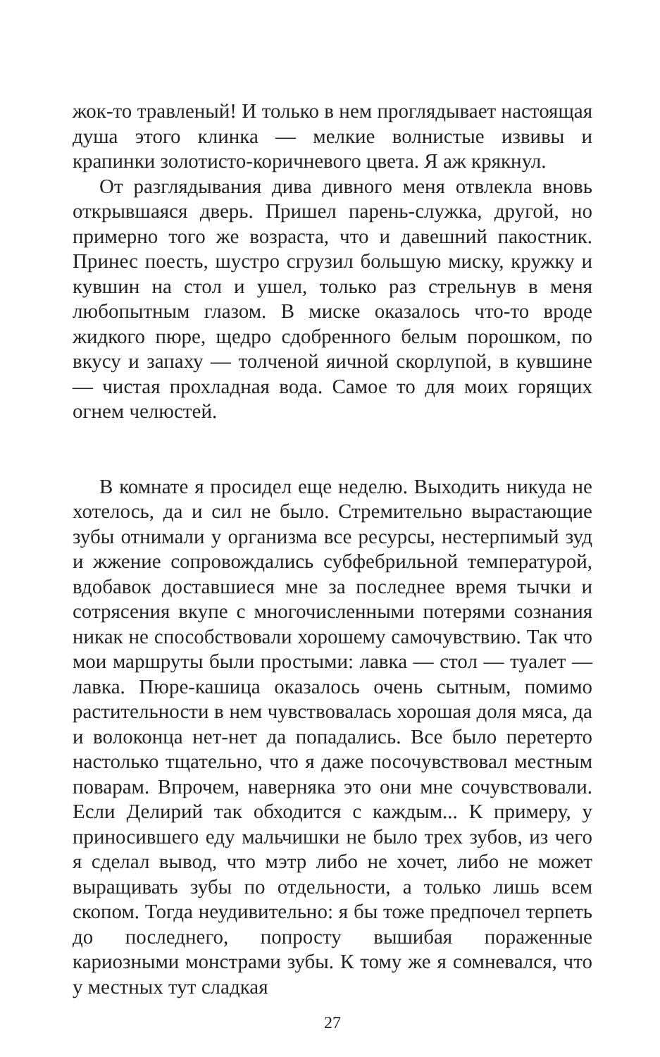жок-то травленый! И только в нем проглядывает настоящая душа этого клинка — мелкие волнистые извивы и крапинки золотисто-коричневого цвета. Я аж крякнул.
От разглядывания дива дивного меня отвлекла вновь открывшаяся дверь. Пришел парень-служка, другой, но примерно того же возраста, что и давешний пакостник. Принес поесть, шустро сгрузил большую миску, кружку и кувшин на стол и ушел, только раз стрельнув в меня любопытным глазом. В миске оказалось что-то вроде жидкого пюре, щедро сдобренного белым порошком, по вкусу и запаху — толченой яичной скорлупой, в кувшине — чистая прохладная вода. Самое то для моих горящих огнем челюстей.
В комнате я просидел еще неделю. Выходить никуда не хотелось, да и сил не было. Стремительно вырастающие зубы отнимали у организма все ресурсы, нестерпимый зуд и жжение сопровождались субфебрильной температурой, вдобавок доставшиеся мне за последнее время тычки и сотрясения вкупе с многочисленными потерями сознания никак не способствовали хорошему самочувствию. Так что мои маршруты были простыми: лавка — стол — туалет — лавка. Пюре-кашица оказалось очень сытным, помимо растительности в нем чувствовалась хорошая доля мяса, да и волоконца нет-нет да попадались. Все было перетерто настолько тщательно, что я даже посочувствовал местным поварам. Впрочем, наверняка это они мне сочувствовали. Если Делирий так обходится с каждым... К примеру, у приносившего еду мальчишки не было трех зубов, из чего я сделал вывод, что мэтр либо не хочет, либо не может выращивать зубы по отдельности, а только лишь всем скопом. Тогда неудивительно: я бы тоже предпочел терпеть до последнего, попросту вышибая пораженные кариозными монстрами зубы. К тому же я сомневался, что у местных тут сладкая
27